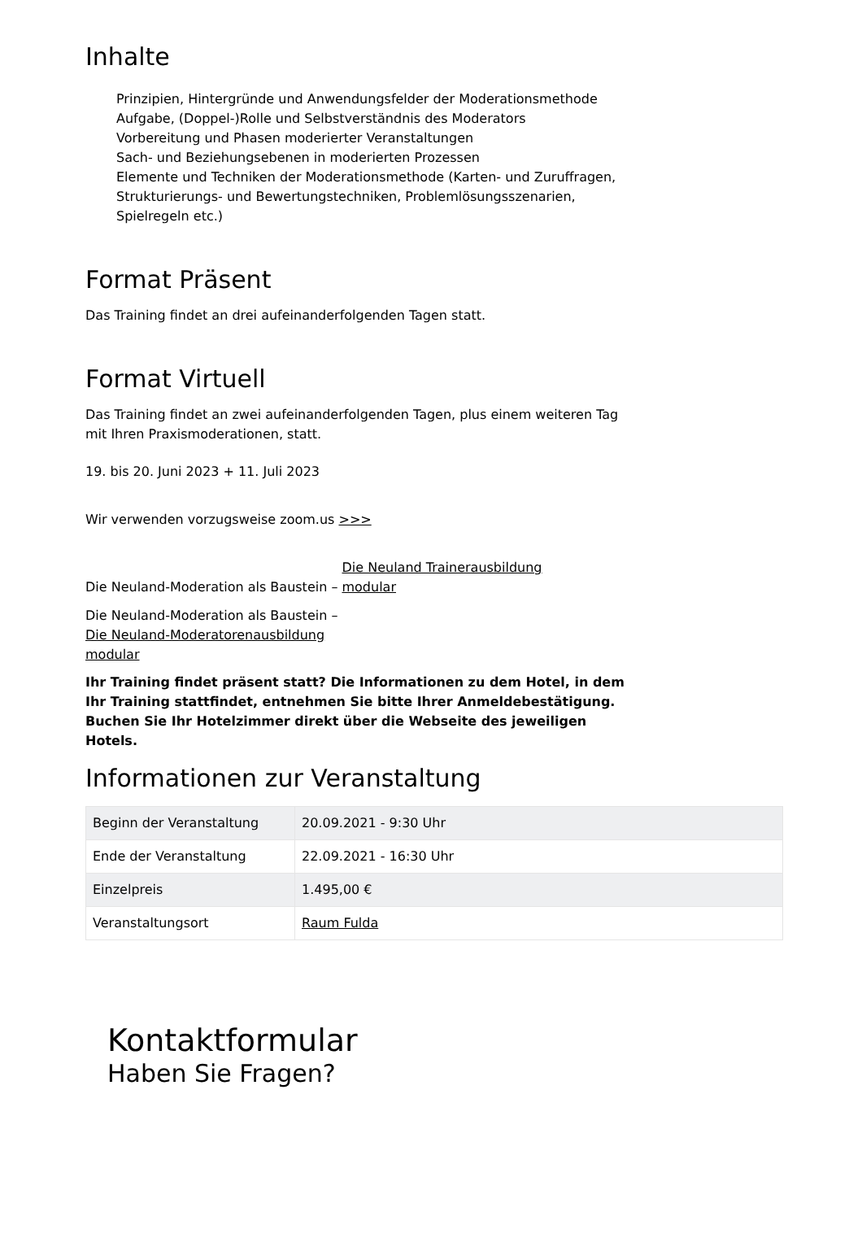Inhalte
Prinzipien, Hintergründe und Anwendungsfelder der Moderationsmethode
Aufgabe, (Doppel-)Rolle und Selbstverständnis des Moderators
Vorbereitung und Phasen moderierter Veranstaltungen
Sach- und Beziehungsebenen in moderierten Prozessen
Elemente und Techniken der Moderationsmethode (Karten- und Zuruffragen, Strukturierungs- und Bewertungstechniken, Problemlösungsszenarien, Spielregeln etc.)
Format Präsent
Das Training findet an drei aufeinanderfolgenden Tagen statt.
Format Virtuell
Das Training findet an zwei aufeinanderfolgenden Tagen, plus einem weiteren Tag mit Ihren Praxismoderationen, statt.
19. bis 20. Juni 2023 + 11. Juli 2023
Wir verwenden vorzugsweise zoom.us >>>
Die Neuland-Moderation als Baustein – Die Neuland Trainerausbildung modular
Die Neuland-Moderation als Baustein – Die Neuland-Moderatorenausbildung modular
Ihr Training findet präsent statt? Die Informationen zu dem Hotel, in dem Ihr Training stattfindet, entnehmen Sie bitte Ihrer Anmeldebestätigung. Buchen Sie Ihr Hotelzimmer direkt über die Webseite des jeweiligen Hotels.
Informationen zur Veranstaltung
| Beginn der Veranstaltung | 20.09.2021 - 9:30 Uhr |
| Ende der Veranstaltung | 22.09.2021 - 16:30 Uhr |
| Einzelpreis | 1.495,00 € |
| Veranstaltungsort | Raum Fulda |
Kontaktformular
Haben Sie Fragen?